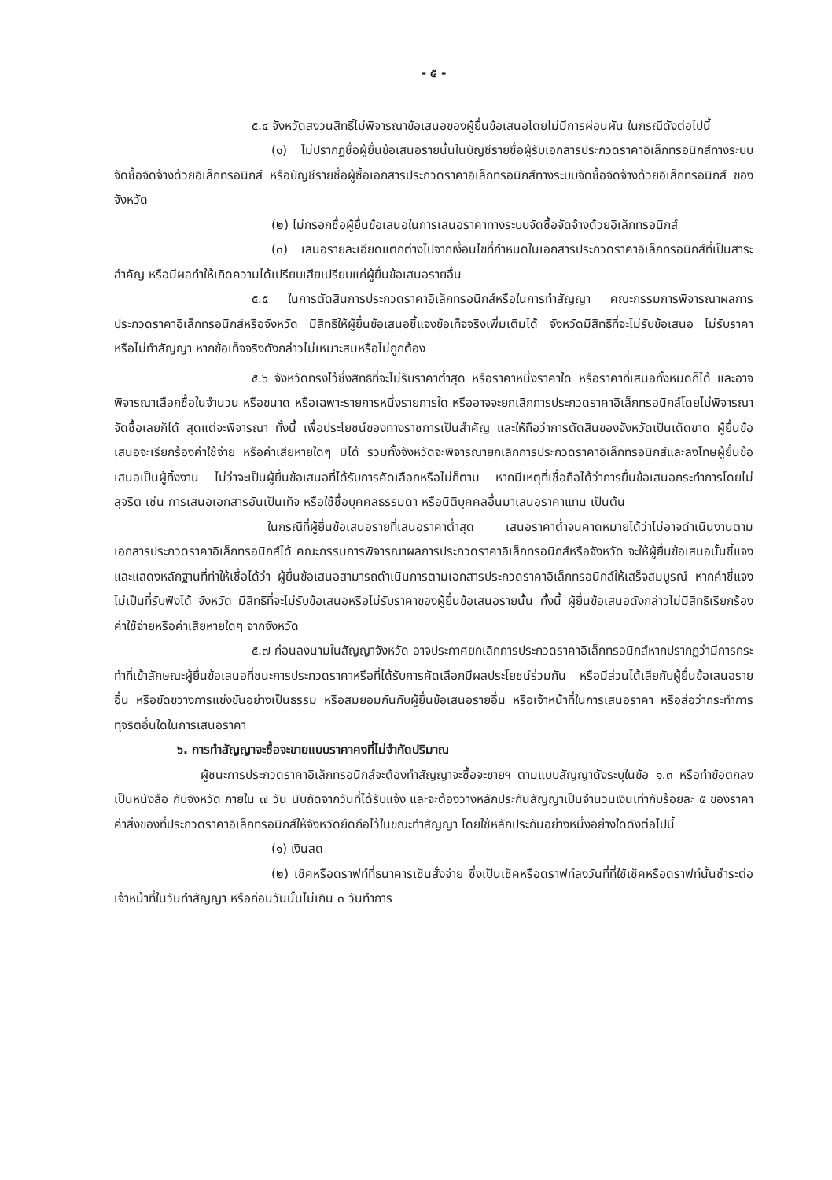- ๕ -
๕.๔ จังหวัดสงวนสิทธิ์ไม่พิจารณาข้อเสนอของผู้ยื่นข้อเสนอโดยไม่มีการผ่อนผัน ในกรณีดังต่อไปนี้
(๑) ไม่ปรากฏชื่อผู้ยื่นข้อเสนอรายนั้นในบัญชีรายชื่อผู้รับเอกสารประกวดราคาอิเล็กทรอนิกส์ทางระบบจัดซื้อจัดจ้างด้วยอิเล็กทรอนิกส์ หรือบัญชีรายชื่อผู้ซื้อเอกสารประกวดราคาอิเล็กทรอนิกส์ทางระบบจัดซื้อจัดจ้างด้วยอิเล็กทรอนิกส์ ของจังหวัด
(๒) ไม่กรอกชื่อผู้ยื่นข้อเสนอในการเสนอราคาทางระบบจัดซื้อจัดจ้างด้วยอิเล็กทรอนิกส์
(๓) เสนอรายละเอียดแตกต่างไปจากเงื่อนไขที่กำหนดในเอกสารประกวดราคาอิเล็กทรอนิกส์ที่เป็นสาระสำคัญ หรือมีผลทำให้เกิดความได้เปรียบเสียเปรียบแก่ผู้ยื่นข้อเสนอรายอื่น
๕.๕ ในการตัดสินการประกวดราคาอิเล็กทรอนิกส์หรือในการทำสัญญา คณะกรรมการพิจารณาผลการประกวดราคาอิเล็กทรอนิกส์หรือจังหวัด มีสิทธิให้ผู้ยื่นข้อเสนอชี้แจงข้อเท็จจริงเพิ่มเติมได้ จังหวัดมีสิทธิที่จะไม่รับข้อเสนอ ไม่รับราคา หรือไม่ทำสัญญา หากข้อเท็จจริงดังกล่าวไม่เหมาะสมหรือไม่ถูกต้อง
๕.๖ จังหวัดทรงไว้ซึ่งสิทธิที่จะไม่รับราคาต่ำสุด หรือราคาหนึ่งราคาใด หรือราคาที่เสนอทั้งหมดก็ได้ และอาจพิจารณาเลือกซื้อในจำนวน หรือขนาด หรือเฉพาะรายการหนึ่งรายการใด หรืออาจจะยกเลิกการประกวดราคาอิเล็กทรอนิกส์โดยไม่พิจารณาจัดซื้อเลยก็ได้ สุดแต่จะพิจารณา ทั้งนี้ เพื่อประโยชน์ของทางราชการเป็นสำคัญ และให้ถือว่าการตัดสินของจังหวัดเป็นเด็ดขาด ผู้ยื่นข้อเสนอจะเรียกร้องค่าใช้จ่าย หรือค่าเสียหายใดๆ มิได้ รวมทั้งจังหวัดจะพิจารณายกเลิกการประกวดราคาอิเล็กทรอนิกส์และลงโทษผู้ยื่นข้อเสนอเป็นผู้ทิ้งงาน ไม่ว่าจะเป็นผู้ยื่นข้อเสนอที่ได้รับการคัดเลือกหรือไม่ก็ตาม หากมีเหตุที่เชื่อถือได้ว่าการยื่นข้อเสนอกระทำการโดยไม่สุจริต เช่น การเสนอเอกสารอันเป็นเท็จ หรือใช้ชื่อบุคคลธรรมดา หรือนิติบุคคลอื่นมาเสนอราคาแทน เป็นต้น
ในกรณีที่ผู้ยื่นข้อเสนอรายที่เสนอราคาต่ำสุด เสนอราคาต่ำจนคาดหมายได้ว่าไม่อาจดำเนินงานตามเอกสารประกวดราคาอิเล็กทรอนิกส์ได้ คณะกรรมการพิจารณาผลการประกวดราคาอิเล็กทรอนิกส์หรือจังหวัด จะให้ผู้ยื่นข้อเสนอนั้นชี้แจงและแสดงหลักฐานที่ทำให้เชื่อได้ว่า ผู้ยื่นข้อเสนอสามารถดำเนินการตามเอกสารประกวดราคาอิเล็กทรอนิกส์ให้เสร็จสมบูรณ์ หากคำชี้แจงไม่เป็นที่รับฟังได้ จังหวัด มีสิทธิที่จะไม่รับข้อเสนอหรือไม่รับราคาของผู้ยื่นข้อเสนอรายนั้น ทั้งนี้ ผู้ยื่นข้อเสนอดังกล่าวไม่มีสิทธิเรียกร้องค่าใช้จ่ายหรือค่าเสียหายใดๆ จากจังหวัด
๕.๗ ก่อนลงนามในสัญญาจังหวัด อาจประกาศยกเลิกการประกวดราคาอิเล็กทรอนิกส์หากปรากฏว่ามีการกระทำที่เข้าลักษณะผู้ยื่นข้อเสนอที่ชนะการประกวดราคาหรือที่ได้รับการคัดเลือกมีผลประโยชน์ร่วมกัน หรือมีส่วนได้เสียกับผู้ยื่นข้อเสนอรายอื่น หรือขัดขวางการแข่งขันอย่างเป็นธรรม หรือสมยอมกันกับผู้ยื่นข้อเสนอรายอื่น หรือเจ้าหน้าที่ในการเสนอราคา หรือส่อว่ากระทำการทุจริตอื่นใดในการเสนอราคา
๖. การทำสัญญาจะซื้อจะขายแบบราคาคงที่ไม่จำกัดปริมาณ
ผู้ชนะการประกวดราคาอิเล็กทรอนิกส์จะต้องทำสัญญาจะซื้อจะขายฯ ตามแบบสัญญาดังระบุในข้อ ๑.๓ หรือทำข้อตกลงเป็นหนังสือ กับจังหวัด ภายใน ๗ วัน นับถัดจากวันที่ได้รับแจ้ง และจะต้องวางหลักประกันสัญญาเป็นจำนวนเงินเท่ากับร้อยละ ๕ ของราคาค่าสิ่งของที่ประกวดราคาอิเล็กทรอนิกส์ให้จังหวัดยึดถือไว้ในขณะทำสัญญา โดยใช้หลักประกันอย่างหนึ่งอย่างใดดังต่อไปนี้
(๑) เงินสด
(๒) เช็คหรือดราฟท์ที่ธนาคารเซ็นสั่งจ่าย ซึ่งเป็นเช็คหรือดราฟท์ลงวันที่ที่ใช้เช็คหรือดราฟท์นั้นชำระต่อเจ้าหน้าที่ในวันทำสัญญา หรือก่อนวันนั้นไม่เกิน ๓ วันทำการ